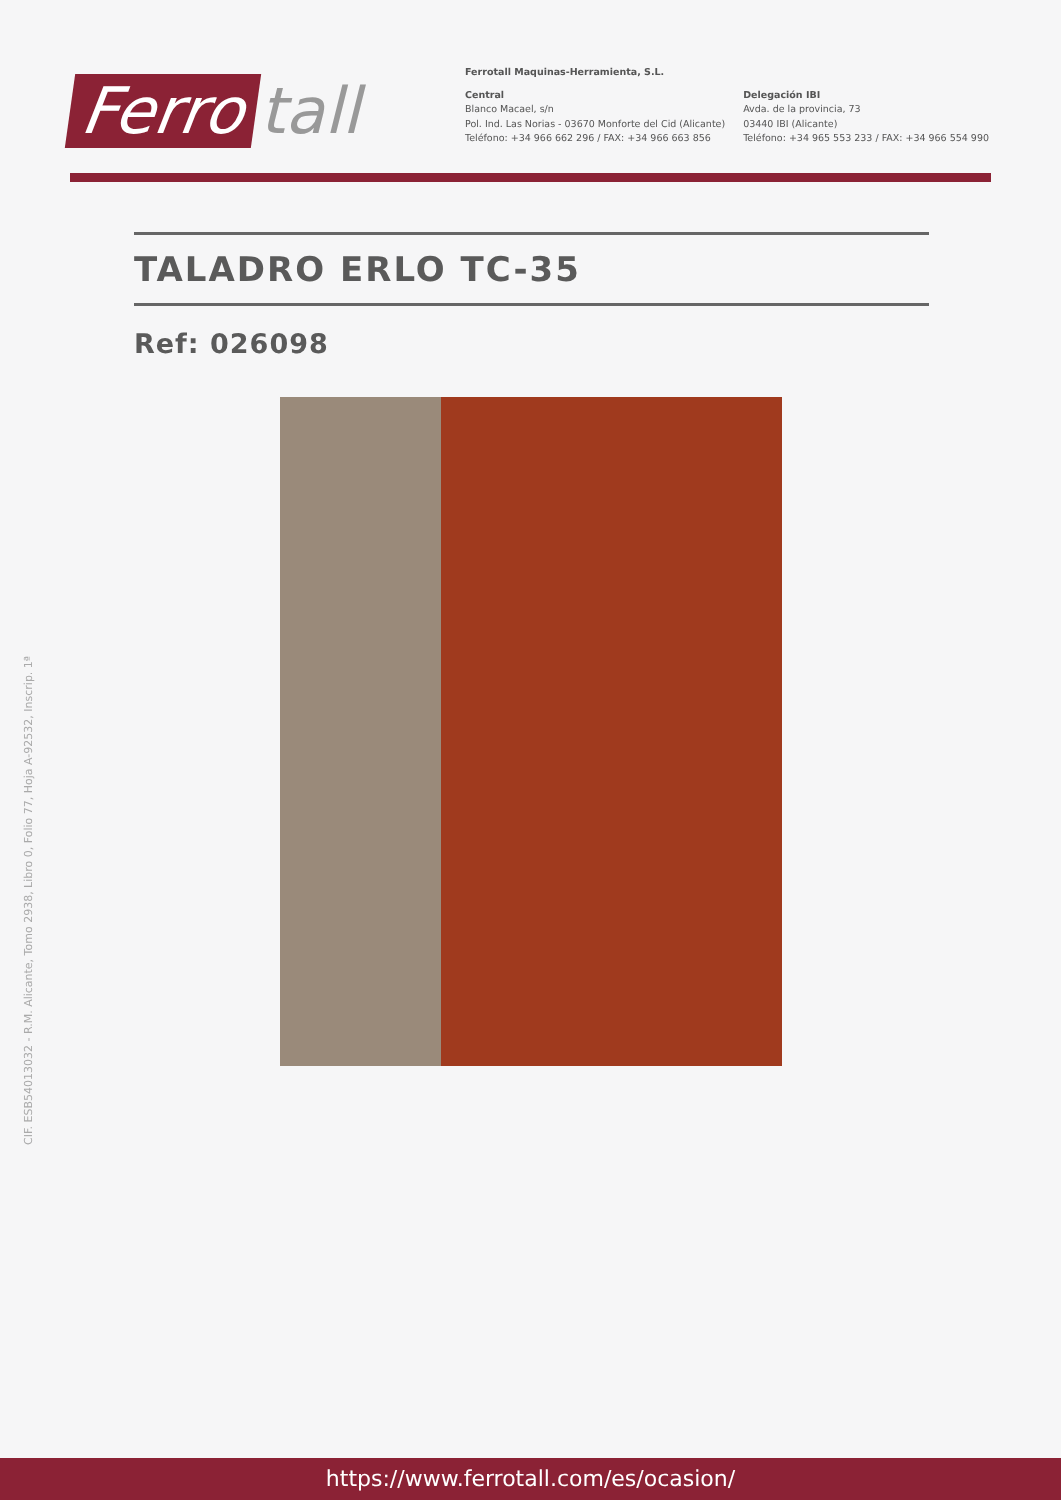Ferro tall
Ferrotall Maquinas-Herramienta, S.L.
Central
Blanco Macael, s/n
Pol. Ind. Las Norias - 03670 Monforte del Cid (Alicante)
Teléfono: +34 966 662 296 / FAX: +34 966 663 856
Delegación IBI
Avda. de la provincia, 73
03440 IBI (Alicante)
Teléfono: +34 965 553 233 / FAX: +34 966 554 990
TALADRO ERLO TC-35
Ref: 026098
CIF. ESB54013032 - R.M. Alicante, Tomo 2938, Libro 0, Folio 77, Hoja A-92532, Inscrip. 1ª
https://www.ferrotall.com/es/ocasion/